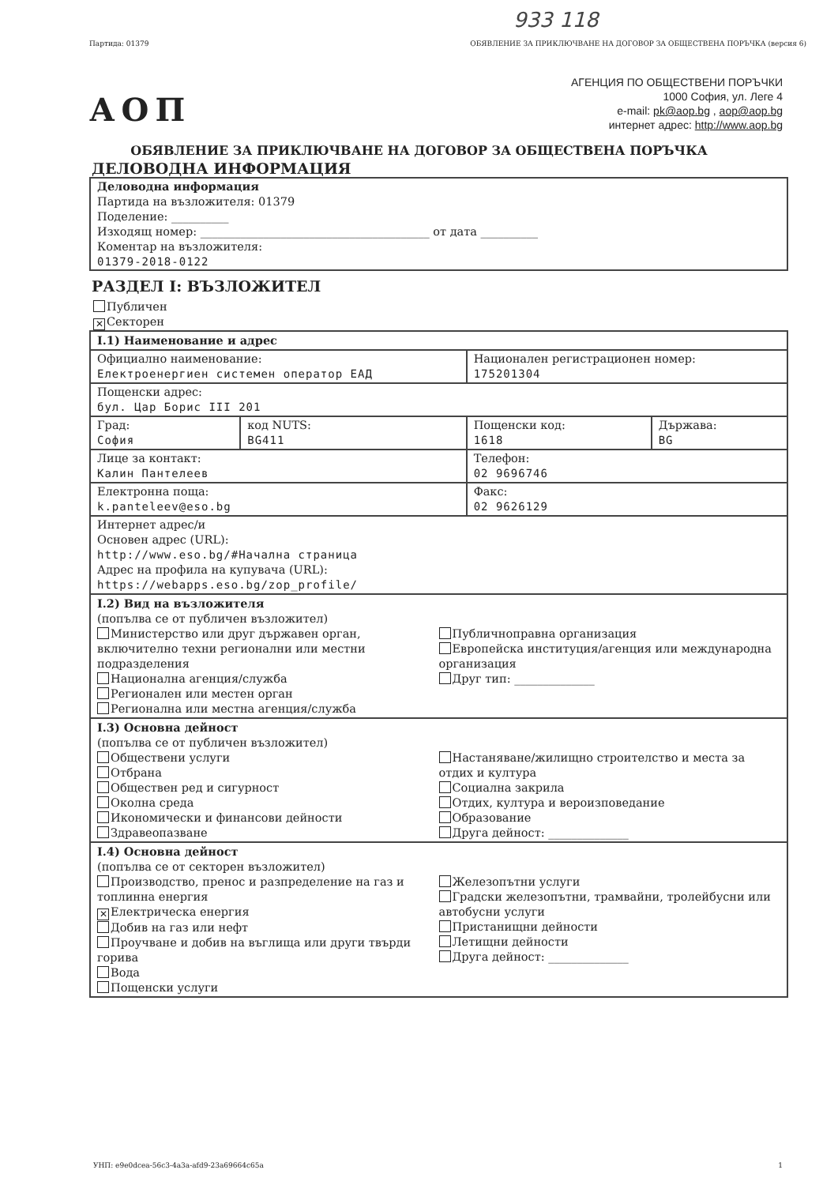933 118
Партида: 01379 ОБЯВЛЕНИЕ ЗА ПРИКЛЮЧВАНЕ НА ДОГОВОР ЗА ОБЩЕСТВЕНА ПОРЪЧКА (версия 6)
АОП
АГЕНЦИЯ ПО ОБЩЕСТВЕНИ ПОРЪЧКИ
1000 София, ул. Леге 4
e-mail: pk@aop.bg , aop@aop.bg
интернет адрес: http://www.aop.bg
ОБЯВЛЕНИЕ ЗА ПРИКЛЮЧВАНЕ НА ДОГОВОР ЗА ОБЩЕСТВЕНА ПОРЪЧКА
ДЕЛОВОДНА ИНФОРМАЦИЯ
Деловодна информация
Партида на възложителя: 01379
Поделение: __________
Изходящ номер: ________________________________________ от дата __________
Коментар на възложителя:
01379-2018-0122
РАЗДЕЛ I: ВЪЗЛОЖИТЕЛ
Публичен
✕ Секторен
| I.1) Наименование и адрес | | | |
| Официално наименование: Електроенергиен системен оператор ЕАД | | Национален регистрационен номер: 175201304 | |
| Пощенски адрес: бул. Цар Борис III 201 | | | |
| Град: София | код NUTS: BG411 | Пощенски код: 1618 | Държава: BG |
| Лице за контакт: Калин Пантелеев | | Телефон: 02 9696746 | |
| Електронна поща: k.panteleev@eso.bg | | Факс: 02 9626129 | |
| Интернет адрес/и Основен адрес (URL): http://www.eso.bg/#Начална страница Адрес на профила на купувача (URL): https://webapps.eso.bg/zop_profile/ | | | |
| I.2) Вид на възложителя (попълва се от публичен възложител) Министерство или друг държавен орган, включително техни регионални или местни подразделения Национална агенция/служба Регионален или местен орган Регионална или местна агенция/служба Публичноправна организация Европейска институция/агенция или международна организация Друг тип: ______________ | | | |
| I.3) Основна дейност (попълва се от публичен възложител) Обществени услуги Отбрана Обществен ред и сигурност Околна среда Икономически и финансови дейности Здравеопазване Настаняване/жилищно строителство и места за отдих и култура Социална закрила Отдих, култура и вероизповедание Образование Друга дейност: ______________ | | | |
| I.4) Основна дейност (попълва се от секторен възложител) Производство, пренос и разпределение на газ и топлинна енергия ✕ Електрическа енергия Добив на газ или нефт Проучване и добив на въглища или други твърди горива Вода Пощенски услуги Железопътни услуги Градски железопътни, трамвайни, тролейбусни или автобусни услуги Пристанищни дейности Летищни дейности Друга дейност: ______________ | | | |
УНП: e9e0dcea-56c3-4a3a-afd9-23a69664c65a 1